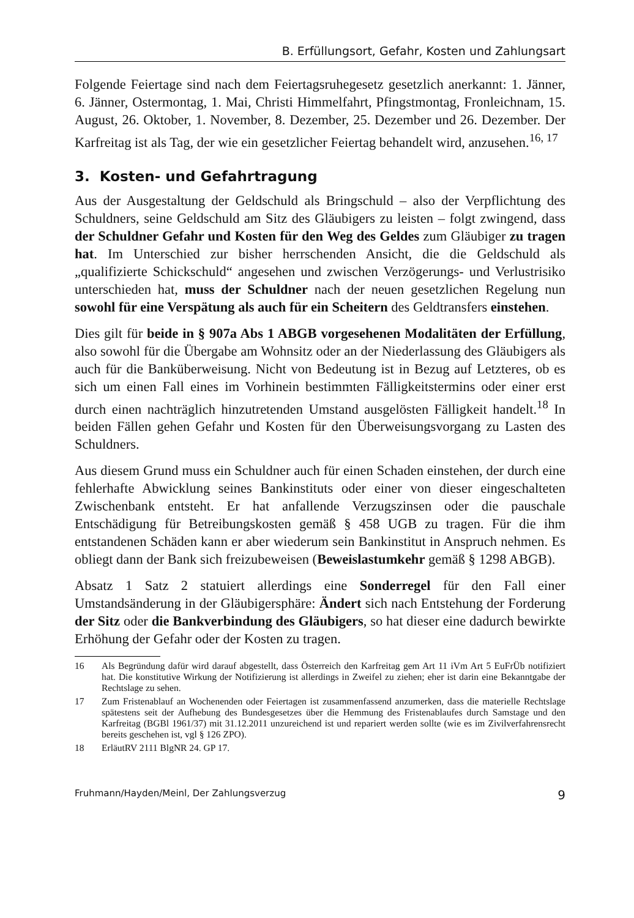B. Erfüllungsort, Gefahr, Kosten und Zahlungsart
Folgende Feiertage sind nach dem Feiertagsruhegesetz gesetzlich anerkannt: 1. Jänner, 6. Jänner, Ostermontag, 1. Mai, Christi Himmelfahrt, Pfingstmontag, Fronleichnam, 15. August, 26. Oktober, 1. November, 8. Dezember, 25. Dezember und 26. Dezember. Der Karfreitag ist als Tag, der wie ein gesetzlicher Feiertag behandelt wird, anzusehen.<sup>16, 17</sup>
3. Kosten- und Gefahrtragung
Aus der Ausgestaltung der Geldschuld als Bringschuld – also der Verpflichtung des Schuldners, seine Geldschuld am Sitz des Gläubigers zu leisten – folgt zwingend, dass der Schuldner Gefahr und Kosten für den Weg des Geldes zum Gläubiger zu tragen hat. Im Unterschied zur bisher herrschenden Ansicht, die die Geldschuld als „qualifizierte Schickschuld“ angesehen und zwischen Verzögerungs- und Verlustrisiko unterschieden hat, muss der Schuldner nach der neuen gesetzlichen Regelung nun sowohl für eine Verspätung als auch für ein Scheitern des Geldtransfers einstehen.
Dies gilt für beide in § 907a Abs 1 ABGB vorgesehenen Modalitäten der Erfüllung, also sowohl für die Übergabe am Wohnsitz oder an der Niederlassung des Gläubigers als auch für die Banküberweisung. Nicht von Bedeutung ist in Bezug auf Letzteres, ob es sich um einen Fall eines im Vorhinein bestimmten Fälligkeitstermins oder einer erst durch einen nachträglich hinzutretenden Umstand ausgelösten Fälligkeit handelt.<sup>18</sup> In beiden Fällen gehen Gefahr und Kosten für den Überweisungsvorgang zu Lasten des Schuldners.
Aus diesem Grund muss ein Schuldner auch für einen Schaden einstehen, der durch eine fehlerhafte Abwicklung seines Bankinstituts oder einer von dieser eingeschalteten Zwischenbank entsteht. Er hat anfallende Verzugszinsen oder die pauschale Entschädigung für Betreibungskosten gemäß § 458 UGB zu tragen. Für die ihm entstandenen Schäden kann er aber wiederum sein Bankinstitut in Anspruch nehmen. Es obliegt dann der Bank sich freizubeweisen (Beweislastumkehr gemäß § 1298 ABGB).
Absatz 1 Satz 2 statuiert allerdings eine Sonderregel für den Fall einer Umstandsänderung in der Gläubigersphäre: Ändert sich nach Entstehung der Forderung der Sitz oder die Bankverbindung des Gläubigers, so hat dieser eine dadurch bewirkte Erhöhung der Gefahr oder der Kosten zu tragen.
16 Als Begründung dafür wird darauf abgestellt, dass Österreich den Karfreitag gem Art 11 iVm Art 5 EuFrÜb notifiziert hat. Die konstitutive Wirkung der Notifizierung ist allerdings in Zweifel zu ziehen; eher ist darin eine Bekanntgabe der Rechtslage zu sehen.
17 Zum Fristenablauf an Wochenenden oder Feiertagen ist zusammenfassend anzumerken, dass die materielle Rechtslage spätestens seit der Aufhebung des Bundesgesetzes über die Hemmung des Fristenablaufes durch Samstage und den Karfreitag (BGBl 1961/37) mit 31.12.2011 unzureichend ist und repariert werden sollte (wie es im Zivilverfahrensrecht bereits geschehen ist, vgl § 126 ZPO).
18 ErläutRV 2111 BlgNR 24. GP 17.
Fruhmann/Hayden/Meinl, Der Zahlungsverzug 9